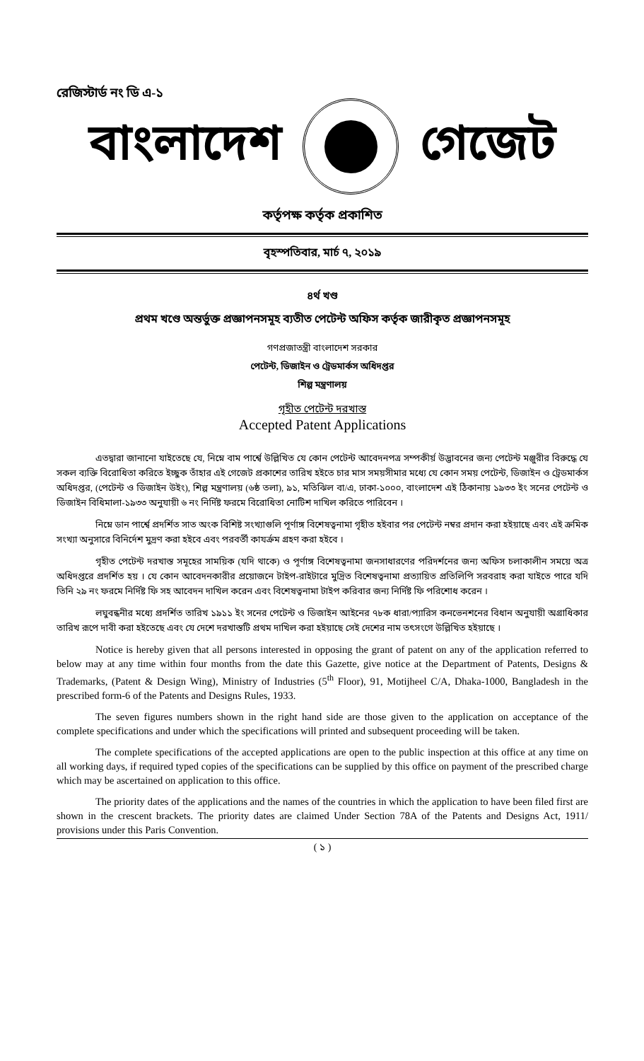রেজিস্টার্ড নং ডি এ-১
বাংলাদেশ গেজেট
কর্তৃপক্ষ কর্তৃক প্রকাশিত
বৃহস্পতিবার, মার্চ ৭, ২০১৯
৪র্থ খণ্ড
প্রথম খণ্ডে অন্তর্ভুক্ত প্রজ্ঞাপনসমূহ ব্যতীত পেটেন্ট অফিস কর্তৃক জারীকৃত প্রজ্ঞাপনসমূহ
গণপ্রজাতন্ত্রী বাংলাদেশ সরকার
পেটেন্ট, ডিজাইন ও ট্রেডমার্কস অধিদপ্তর
শিল্প মন্ত্রণালয়
গৃহীত পেটেন্ট দরখাস্ত
Accepted Patent Applications
এতদ্বারা জানানো যাইতেছে যে, নিম্নে বাম পার্শ্বে উল্লিখিত যে কোন পেটেন্ট আবেদনপত্র সম্পকীর্য় উদ্ভাবনের জন্য পেটেন্ট মঞ্জুরীর বিরুদ্ধে যে সকল ব্যক্তি বিরোধিতা করিতে ইচ্ছুক তাঁহার এই গেজেট প্রকাশের তারিখ হইতে চার মাস সময়সীমার মধ্যে যে কোন সময় পেটেন্ট, ডিজাইন ও ট্রেডমার্কস অধিদপ্তর, (পেটেন্ট ও ডিজাইন উইং), শিল্প মন্ত্রণালয় (৬ষ্ঠ তলা), ৯১, মতিঝিল বা/এ, ঢাকা-১০০০, বাংলাদেশ এই ঠিকানায় ১৯৩৩ ইং সনের পেটেন্ট ও ডিজাইন বিধিমালা-১৯৩৩ অনুযায়ী ৬ নং নির্দিষ্ট ফরমে বিরোধিতা নোটিশ দাখিল করিতে পারিবেন ।
নিম্নে ডান পার্শ্বে প্রদর্শিত সাত অংক বিশিষ্ট সংখ্যাগুলি পূর্ণাঙ্গ বিশেষত্বনামা গৃহীত হইবার পর পেটেন্ট নম্বর প্রদান করা হইয়াছে এবং এই ক্রমিক সংখ্যা অনুসারে বিনির্দেশ মুদ্রণ করা হইবে এবং পরবর্তী কাযর্ক্রম গ্রহণ করা হইবে ।
গৃহীত পেটেন্ট দরখাস্ত সমূহের সাময়িক (যদি থাকে) ও পূর্ণাঙ্গ বিশেষত্বনামা জনসাধারণের পরিদর্শনের জন্য অফিস চলাকালীন সময়ে অত্র অধিদপ্তরে প্রদর্শিত হয় । যে কোন আবেদনকারীর প্রয়োজনে টাইপ-রাইটারে মুদ্রিত বিশেষত্বনামা প্রত্যায়িত প্রতিলিপি সরবরাহ করা যাইতে পারে যদি তিনি ২৯ নং ফরমে নির্দিষ্ট ফি সহ আবেদন দাখিল করেন এবং বিশেষত্বনামা টাইপ করিবার জন্য নির্দিষ্ট ফি পরিশোধ করেন ।
লঘুবন্ধনীর মধ্যে প্রদর্শিত তারিখ ১৯১১ ইং সনের পেটেন্ট ও ডিজাইন আইনের ৭৮ক ধারা/প্যারিস কনভেনশনের বিধান অনুযায়ী অগ্রাধিকার তারিখ রূপে দাবী করা হইতেছে এবং যে দেশে দরখাস্তটি প্রথম দাখিল করা হইয়াছে সেই দেশের নাম তৎসংগে উল্লিখিত হইয়াছে ।
Notice is hereby given that all persons interested in opposing the grant of patent on any of the application referred to below may at any time within four months from the date this Gazette, give notice at the Department of Patents, Designs & Trademarks, (Patent & Design Wing), Ministry of Industries (5<sup>th</sup> Floor), 91, Motijheel C/A, Dhaka-1000, Bangladesh in the prescribed form-6 of the Patents and Designs Rules, 1933.
The seven figures numbers shown in the right hand side are those given to the application on acceptance of the complete specifications and under which the specifications will printed and subsequent proceeding will be taken.
The complete specifications of the accepted applications are open to the public inspection at this office at any time on all working days, if required typed copies of the specifications can be supplied by this office on payment of the prescribed charge which may be ascertained on application to this office.
The priority dates of the applications and the names of the countries in which the application to have been filed first are shown in the crescent brackets. The priority dates are claimed Under Section 78A of the Patents and Designs Act, 1911/ provisions under this Paris Convention.
( ১ )